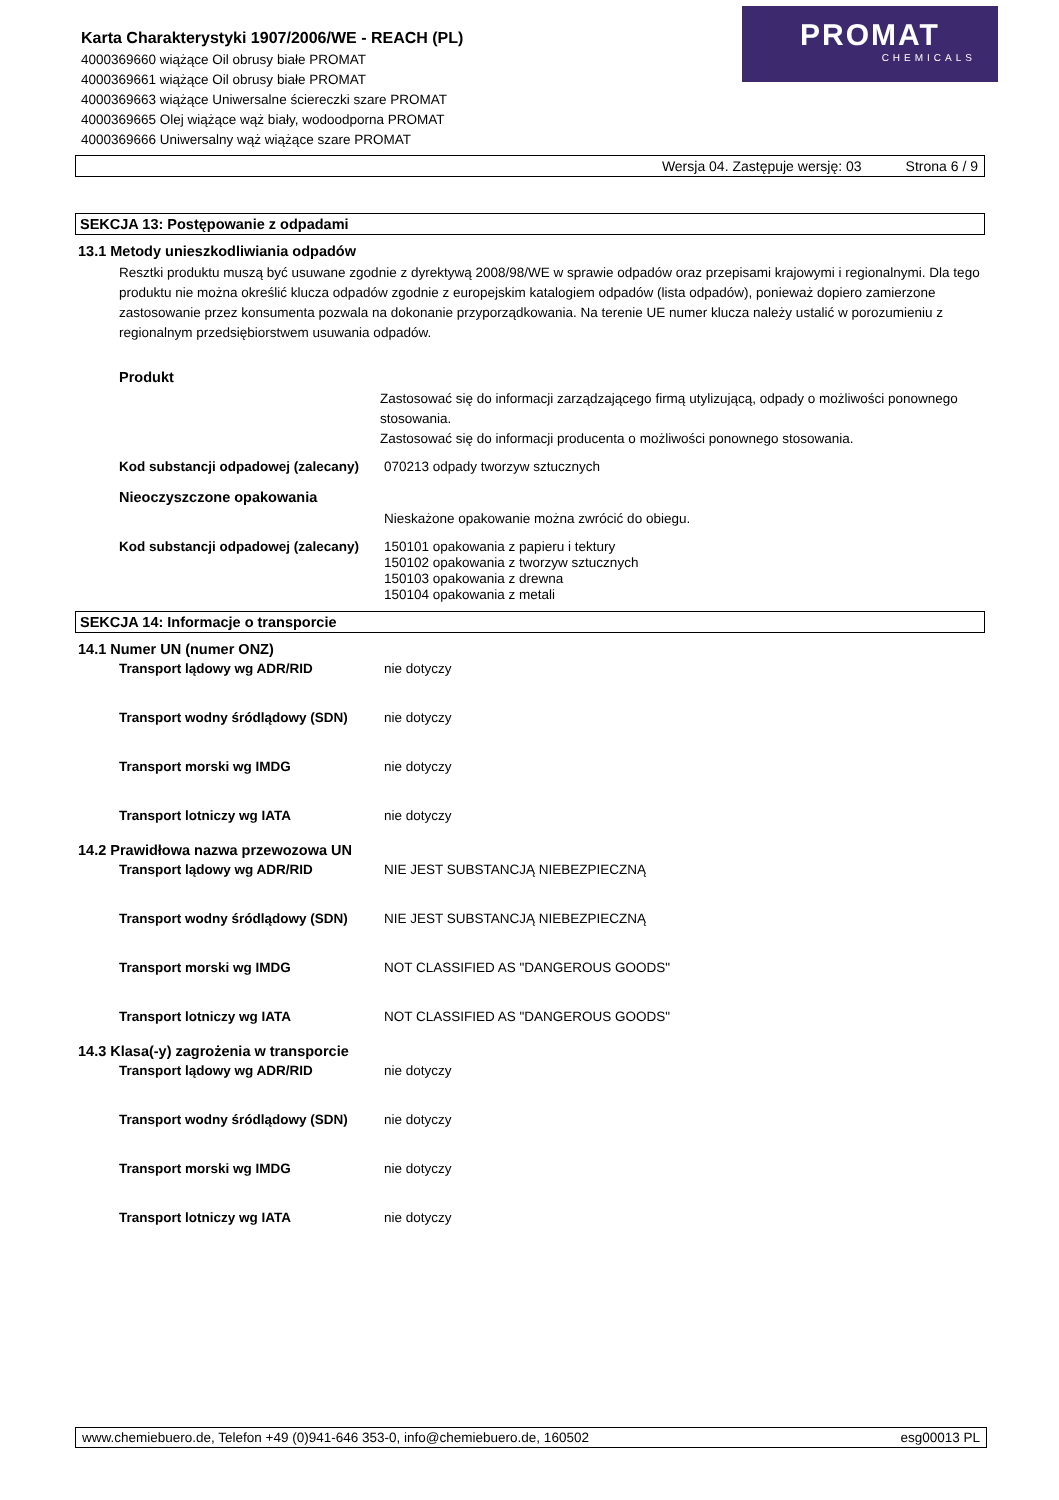Karta Charakterystyki 1907/2006/WE - REACH (PL)
4000369660 wiążące Oil obrusy białe PROMAT
4000369661 wiążące Oil obrusy białe PROMAT
4000369663 wiążące Uniwersalne ściereczki szare PROMAT
4000369665 Olej wiążące wąż biały, wodoodporna PROMAT
4000369666 Uniwersalny wąż wiążące szare PROMAT
PROMAT
CHEMICALS
Wersja 04. Zastępuje wersję: 03 Strona 6 / 9
SEKCJA 13: Postępowanie z odpadami
13.1 Metody unieszkodliwiania odpadów
Resztki produktu muszą być usuwane zgodnie z dyrektywą 2008/98/WE w sprawie odpadów oraz przepisami krajowymi i regionalnymi. Dla tego produktu nie można określić klucza odpadów zgodnie z europejskim katalogiem odpadów (lista odpadów), ponieważ dopiero zamierzone zastosowanie przez konsumenta pozwala na dokonanie przyporządkowania. Na terenie UE numer klucza należy ustalić w porozumieniu z regionalnym przedsiębiorstwem usuwania odpadów.
Produkt
Zastosować się do informacji zarządzającego firmą utylizującą, odpady o możliwości ponownego stosowania.
Zastosować się do informacji producenta o możliwości ponownego stosowania.
Kod substancji odpadowej (zalecany) 070213 odpady tworzyw sztucznych
Nieoczyszczone opakowania
Nieskażone opakowanie można zwrócić do obiegu.
Kod substancji odpadowej (zalecany) 150101 opakowania z papieru i tektury
150102 opakowania z tworzyw sztucznych
150103 opakowania z drewna
150104 opakowania z metali
SEKCJA 14: Informacje o transporcie
14.1 Numer UN (numer ONZ)
Transport lądowy wg ADR/RID nie dotyczy
Transport wodny śródlądowy (SDN) nie dotyczy
Transport morski wg IMDG nie dotyczy
Transport lotniczy wg IATA nie dotyczy
14.2 Prawidłowa nazwa przewozowa UN
Transport lądowy wg ADR/RID NIE JEST SUBSTANCJĄ NIEBEZPIECZNĄ
Transport wodny śródlądowy (SDN) NIE JEST SUBSTANCJĄ NIEBEZPIECZNĄ
Transport morski wg IMDG NOT CLASSIFIED AS "DANGEROUS GOODS"
Transport lotniczy wg IATA NOT CLASSIFIED AS "DANGEROUS GOODS"
14.3 Klasa(-y) zagrożenia w transporcie
Transport lądowy wg ADR/RID nie dotyczy
Transport wodny śródlądowy (SDN) nie dotyczy
Transport morski wg IMDG nie dotyczy
Transport lotniczy wg IATA nie dotyczy
www.chemiebuero.de, Telefon +49 (0)941-646 353-0, info@chemiebuero.de, 160502 esg00013 PL